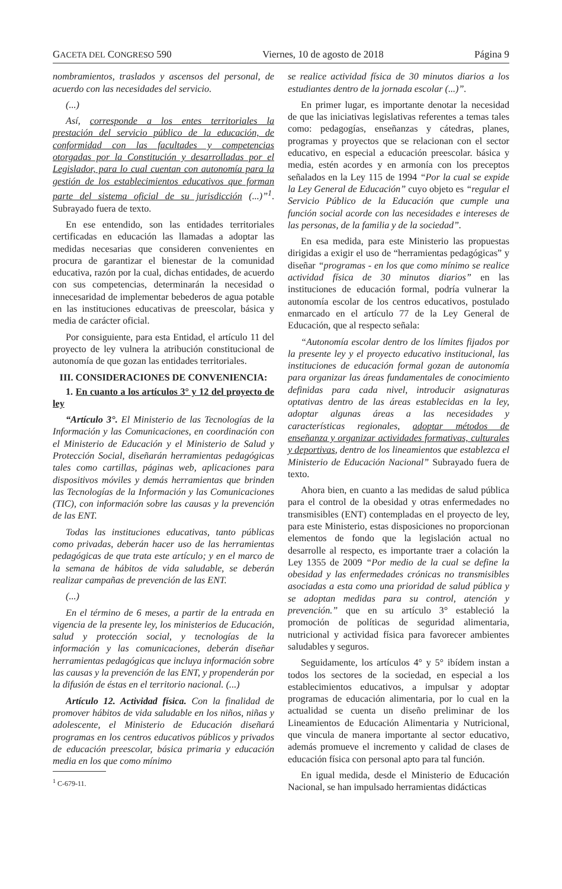GACETA DEL CONGRESO 590 Viernes, 10 de agosto de 2018 Página 9
nombramientos, traslados y ascensos del personal, de acuerdo con las necesidades del servicio.
(...)
Así, corresponde a los entes territoriales la prestación del servicio público de la educación, de conformidad con las facultades y competencias otorgadas por la Constitución y desarrolladas por el Legislador, para lo cual cuentan con autonomía para la gestión de los establecimientos educativos que forman parte del sistema oficial de su jurisdicción (...)”<sup>1</sup>. Subrayado fuera de texto.
En ese entendido, son las entidades territoriales certificadas en educación las llamadas a adoptar las medidas necesarias que consideren convenientes en procura de garantizar el bienestar de la comunidad educativa, razón por la cual, dichas entidades, de acuerdo con sus competencias, determinarán la necesidad o innecesaridad de implementar bebederos de agua potable en las instituciones educativas de preescolar, básica y media de carácter oficial.
Por consiguiente, para esta Entidad, el artículo 11 del proyecto de ley vulnera la atribución constitucional de autonomía de que gozan las entidades territoriales.
III. CONSIDERACIONES DE CONVENIENCIA:
1. En cuanto a los artículos 3° y 12 del proyecto de ley
“Artículo 3°. El Ministerio de las Tecnologías de la Información y las Comunicaciones, en coordinación con el Ministerio de Educación y el Ministerio de Salud y Protección Social, diseñarán herramientas pedagógicas tales como cartillas, páginas web, aplicaciones para dispositivos móviles y demás herramientas que brinden las Tecnologías de la Información y las Comunicaciones (TIC), con información sobre las causas y la prevención de las ENT.
Todas las instituciones educativas, tanto públicas como privadas, deberán hacer uso de las herramientas pedagógicas de que trata este artículo; y en el marco de la semana de hábitos de vida saludable, se deberán realizar campañas de prevención de las ENT.
(...)
En el término de 6 meses, a partir de la entrada en vigencia de la presente ley, los ministerios de Educación, salud y protección social, y tecnologías de la información y las comunicaciones, deberán diseñar herramientas pedagógicas que incluya información sobre las causas y la prevención de las ENT, y propenderán por la difusión de éstas en el territorio nacional. (...)
Artículo 12. Actividad física. Con la finalidad de promover hábitos de vida saludable en los niños, niñas y adolescente, el Ministerio de Educación diseñará programas en los centros educativos públicos y privados de educación preescolar, básica primaria y educación media en los que como mínimo
<sup>1</sup> C-679-11.
se realice actividad física de 30 minutos diarios a los estudiantes dentro de la jornada escolar (...)”.
En primer lugar, es importante denotar la necesidad de que las iniciativas legislativas referentes a temas tales como: pedagogías, enseñanzas y cátedras, planes, programas y proyectos que se relacionan con el sector educativo, en especial a educación preescolar. básica y media, estén acordes y en armonía con los preceptos señalados en la Ley 115 de 1994 “Por la cual se expide la Ley General de Educación” cuyo objeto es “regular el Servicio Público de la Educación que cumple una función social acorde con las necesidades e intereses de las personas, de la familia y de la sociedad”.
En esa medida, para este Ministerio las propuestas dirigidas a exigir el uso de “herramientas pedagógicas” y diseñar “programas - en los que como mínimo se realice actividad física de 30 minutos diarios” en las instituciones de educación formal, podría vulnerar la autonomía escolar de los centros educativos, postulado enmarcado en el artículo 77 de la Ley General de Educación, que al respecto señala:
“Autonomía escolar dentro de los límites fijados por la presente ley y el proyecto educativo institucional, las instituciones de educación formal gozan de autonomía para organizar las áreas fundamentales de conocimiento definidas para cada nivel, introducir asignaturas optativas dentro de las áreas establecidas en la ley, adoptar algunas áreas a las necesidades y características regionales, adoptar métodos de enseñanza y organizar actividades formativas, culturales y deportivas, dentro de los lineamientos que establezca el Ministerio de Educación Nacional” Subrayado fuera de texto.
Ahora bien, en cuanto a las medidas de salud pública para el control de la obesidad y otras enfermedades no transmisibles (ENT) contempladas en el proyecto de ley, para este Ministerio, estas disposiciones no proporcionan elementos de fondo que la legislación actual no desarrolle al respecto, es importante traer a colación la Ley 1355 de 2009 “Por medio de la cual se define la obesidad y las enfermedades crónicas no transmisibles asociadas a esta como una prioridad de salud pública y se adoptan medidas para su control, atención y prevención.” que en su artículo 3° estableció la promoción de políticas de seguridad alimentaria, nutricional y actividad física para favorecer ambientes saludables y seguros.
Seguidamente, los artículos 4° y 5° ibídem instan a todos los sectores de la sociedad, en especial a los establecimientos educativos, a impulsar y adoptar programas de educación alimentaria, por lo cual en la actualidad se cuenta un diseño preliminar de los Lineamientos de Educación Alimentaria y Nutricional, que vincula de manera importante al sector educativo, además promueve el incremento y calidad de clases de educación física con personal apto para tal función.
En igual medida, desde el Ministerio de Educación Nacional, se han impulsado herramientas didácticas